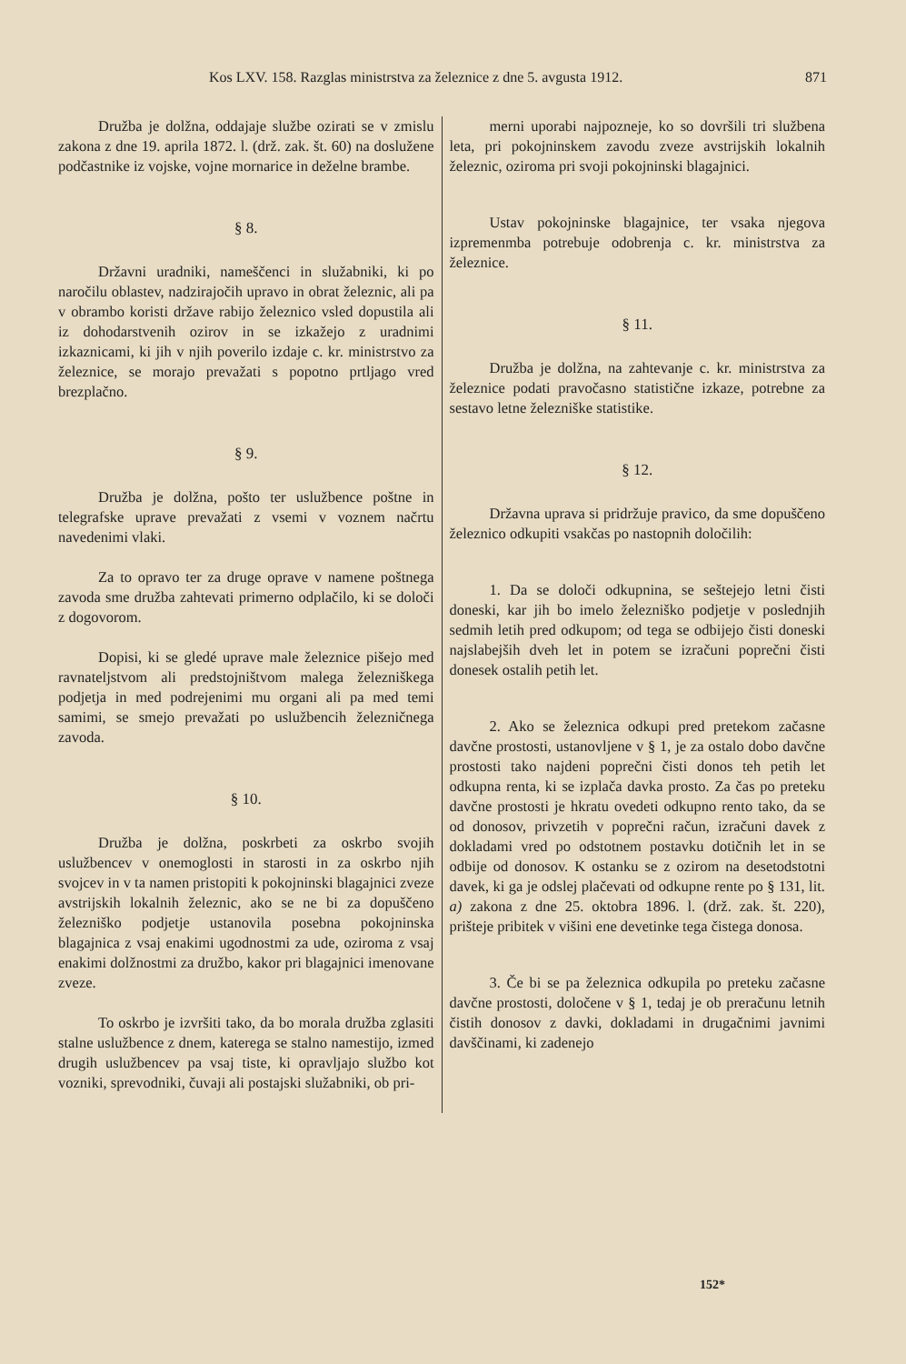Kos LXV. 158. Razglas ministrstva za železnice z dne 5. avgusta 1912. 871
Družba je dolžna, oddajaje službe ozirati se v zmislu zakona z dne 19. aprila 1872. l. (drž. zak. št. 60) na doslužene podčastnike iz vojske, vojne mornarice in deželne brambe.
§ 8.
Državni uradniki, nameščenci in služabniki, ki po naročilu oblastev, nadzirajočih upravo in obrat železnic, ali pa v obrambo koristi države rabijo železnico vsled dopustila ali iz dohodarstvenih ozirov in se izkažejo z uradnimi izkaznicami, ki jih v njih poverilo izdaje c. kr. ministrstvo za železnice, se morajo prevažati s popotno prtljago vred brezplačno.
§ 9.
Družba je dolžna, pošto ter uslužbence poštne in telegrafske uprave prevažati z vsemi v voznem načrtu navedenimi vlaki.
Za to opravo ter za druge oprave v namene poštnega zavoda sme družba zahtevati primerno odplačilo, ki se določi z dogovorom.
Dopisi, ki se gledé uprave male železnice pišejo med ravnateljstvom ali predstojništvom malega železniškega podjetja in med podrejenimi mu organi ali pa med temi samimi, se smejo prevažati po uslužbencih železničnega zavoda.
§ 10.
Družba je dolžna, poskrbeti za oskrbo svojih uslužbencev v onemoglosti in starosti in za oskrbo njih svojcev in v ta namen pristopiti k pokojninski blagajnici zveze avstrijskih lokalnih železnic, ako se ne bi za dopuščeno železniško podjetje ustanovila posebna pokojninska blagajnica z vsaj enakimi ugodnostmi za ude, oziroma z vsaj enakimi dolžnostmi za družbo, kakor pri blagajnici imenovane zveze.
To oskrbo je izvršiti tako, da bo morala družba zglasiti stalne uslužbence z dnem, katerega se stalno namestijo, izmed drugih uslužbencev pa vsaj tiste, ki opravljajo službo kot vozniki, sprevodniki, čuvaji ali postajski služabniki, ob pri-
merni uporabi najpozneje, ko so dovršili tri službena leta, pri pokojninskem zavodu zveze avstrijskih lokalnih železnic, oziroma pri svoji pokojninski blagajnici.
Ustav pokojninske blagajnice, ter vsaka njegova izpremenmba potrebuje odobrenja c. kr. ministrstva za železnice.
§ 11.
Družba je dolžna, na zahtevanje c. kr. ministrstva za železnice podati pravočasno statistične izkaze, potrebne za sestavo letne železniške statistike.
§ 12.
Državna uprava si pridržuje pravico, da sme dopuščeno železnico odkupiti vsakčas po nastopnih določilih:
1. Da se določi odkupnina, se seštejejo letni čisti doneski, kar jih bo imelo železniško podjetje v poslednjih sedmih letih pred odkupom; od tega se odbijejo čisti doneski najslabejših dveh let in potem se izračuni poprečni čisti donesek ostalih petih let.
2. Ako se železnica odkupi pred pretekom začasne davčne prostosti, ustanovljene v § 1, je za ostalo dobo davčne prostosti tako najdeni poprečni čisti donos teh petih let odkupna renta, ki se izplača davka prosto. Za čas po preteku davčne prostosti je hkratu ovedeti odkupno rento tako, da se od donosov, privzetih v poprečni račun, izračuni davek z dokladami vred po odstotnem postavku dotičnih let in se odbije od donosov. K ostanku se z ozirom na desetodstotni davek, ki ga je odslej plačevati od odkupne rente po § 131, lit. a) zakona z dne 25. oktobra 1896. l. (drž. zak. št. 220), prišteje pribitek v višini ene devetinke tega čistega donosa.
3. Če bi se pa železnica odkupila po preteku začasne davčne prostosti, določene v § 1, tedaj je ob preračunu letnih čistih donosov z davki, dokladami in drugačnimi javnimi davščinami, ki zadenejo
152*